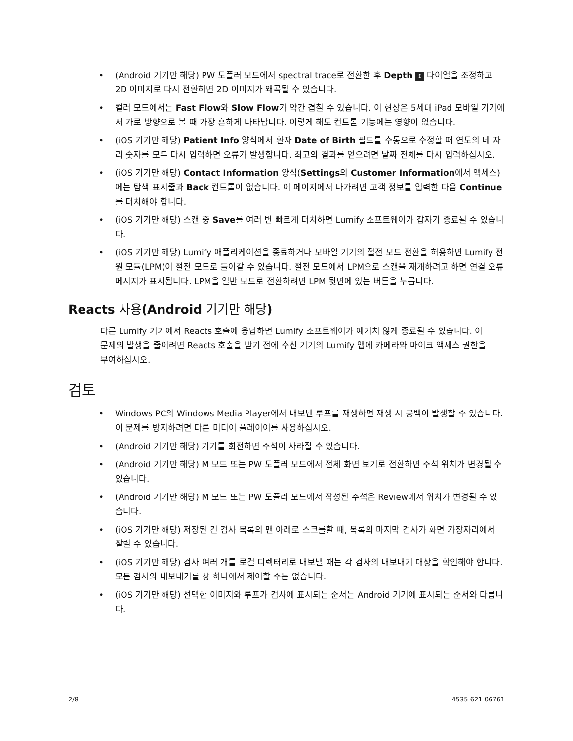• (Android 기기만 해당) PW 도플러 모드에서 spectral trace로 전환한 후 Depth ↕ 다이얼을 조정하고 2D 이미지로 다시 전환하면 2D 이미지가 왜곡될 수 있습니다.
• 컬러 모드에서는 Fast Flow와 Slow Flow가 약간 겹칠 수 있습니다. 이 현상은 5세대 iPad 모바일 기기에서 가로 방향으로 볼 때 가장 흔하게 나타납니다. 이렇게 해도 컨트롤 기능에는 영향이 없습니다.
• (iOS 기기만 해당) Patient Info 양식에서 환자 Date of Birth 필드를 수동으로 수정할 때 연도의 네 자리 숫자를 모두 다시 입력하면 오류가 발생합니다. 최고의 결과를 얻으려면 날짜 전체를 다시 입력하십시오.
• (iOS 기기만 해당) Contact Information 양식(Settings의 Customer Information에서 액세스)에는 탐색 표시줄과 Back 컨트롤이 없습니다. 이 페이지에서 나가려면 고객 정보를 입력한 다음 Continue를 터치해야 합니다.
• (iOS 기기만 해당) 스캔 중 Save를 여러 번 빠르게 터치하면 Lumify 소프트웨어가 갑자기 종료될 수 있습니다.
• (iOS 기기만 해당) Lumify 애플리케이션을 종료하거나 모바일 기기의 절전 모드 전환을 허용하면 Lumify 전원 모듈(LPM)이 절전 모드로 들어갈 수 있습니다. 절전 모드에서 LPM으로 스캔을 재개하려고 하면 연결 오류 메시지가 표시됩니다. LPM을 일반 모드로 전환하려면 LPM 뒷면에 있는 버튼을 누릅니다.
Reacts 사용(Android 기기만 해당)
다른 Lumify 기기에서 Reacts 호출에 응답하면 Lumify 소프트웨어가 예기치 않게 종료될 수 있습니다. 이 문제의 발생을 줄이려면 Reacts 호출을 받기 전에 수신 기기의 Lumify 앱에 카메라와 마이크 액세스 권한을 부여하십시오.
검토
• Windows PC의 Windows Media Player에서 내보낸 루프를 재생하면 재생 시 공백이 발생할 수 있습니다. 이 문제를 방지하려면 다른 미디어 플레이어를 사용하십시오.
• (Android 기기만 해당) 기기를 회전하면 주석이 사라질 수 있습니다.
• (Android 기기만 해당) M 모드 또는 PW 도플러 모드에서 전체 화면 보기로 전환하면 주석 위치가 변경될 수 있습니다.
• (Android 기기만 해당) M 모드 또는 PW 도플러 모드에서 작성된 주석은 Review에서 위치가 변경될 수 있습니다.
• (iOS 기기만 해당) 저장된 긴 검사 목록의 맨 아래로 스크롤할 때, 목록의 마지막 검사가 화면 가장자리에서 잘릴 수 있습니다.
• (iOS 기기만 해당) 검사 여러 개를 로컬 디렉터리로 내보낼 때는 각 검사의 내보내기 대상을 확인해야 합니다. 모든 검사의 내보내기를 창 하나에서 제어할 수는 없습니다.
• (iOS 기기만 해당) 선택한 이미지와 루프가 검사에 표시되는 순서는 Android 기기에 표시되는 순서와 다릅니다.
2/8 4535 621 06761